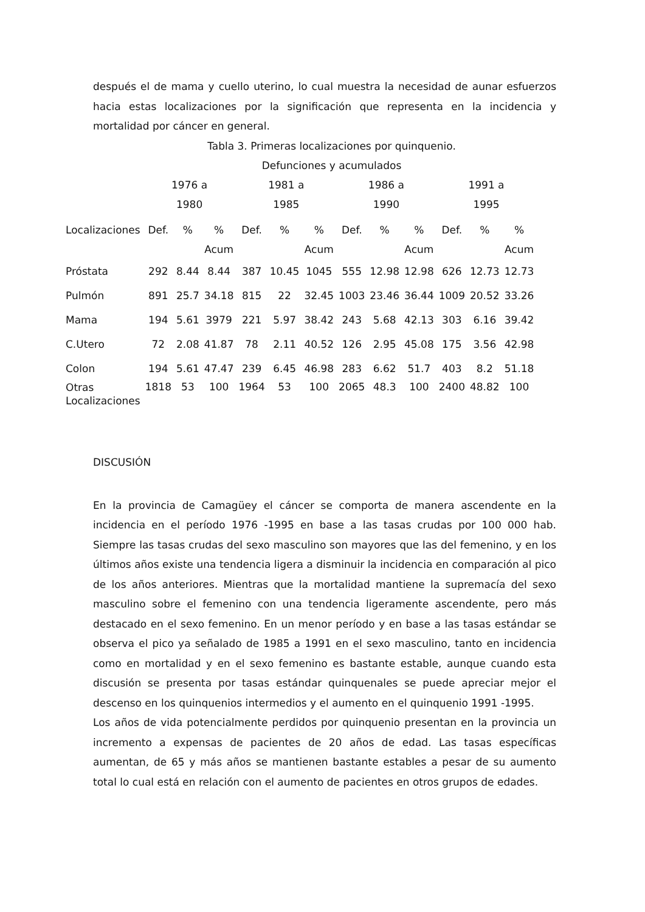después el de mama y cuello uterino, lo cual muestra la necesidad de aunar esfuerzos hacia estas localizaciones por la significación que representa en la incidencia y mortalidad por cáncer en general.
Tabla 3. Primeras localizaciones por quinquenio.
Defunciones y acumulados
| | 1976 a 1980 | | | 1981 a 1985 | | | 1986 a 1990 | | | 1991 a 1995 | | |
| --- | --- | --- | --- | --- | --- | --- | --- | --- | --- | --- | --- | --- |
| Localizaciones | Def. | % | % Acum | Def. | % | % Acum | Def. | % | % Acum | Def. | % | % Acum |
| Próstata | 292 | 8.44 | 8.44 | 387 | 10.45 | 1045 | 555 | 12.98 | 12.98 | 626 | 12.73 | 12.73 |
| Pulmón | 891 | 25.7 | 34.18 | 815 | 22 | 32.45 | 1003 | 23.46 | 36.44 | 1009 | 20.52 | 33.26 |
| Mama | 194 | 5.61 | 3979 | 221 | 5.97 | 38.42 | 243 | 5.68 | 42.13 | 303 | 6.16 | 39.42 |
| C.Utero | 72 | 2.08 | 41.87 | 78 | 2.11 | 40.52 | 126 | 2.95 | 45.08 | 175 | 3.56 | 42.98 |
| Colon | 194 | 5.61 | 47.47 | 239 | 6.45 | 46.98 | 283 | 6.62 | 51.7 | 403 | 8.2 | 51.18 |
| Otras Localizaciones | 1818 | 53 | 100 | 1964 | 53 | 100 | 2065 | 48.3 | 100 | 2400 | 48.82 | 100 |
DISCUSIÓN
En la provincia de Camagüey el cáncer se comporta de manera ascendente en la incidencia en el período 1976 -1995 en base a las tasas crudas por 100 000 hab. Siempre las tasas crudas del sexo masculino son mayores que las del femenino, y en los últimos años existe una tendencia ligera a disminuir la incidencia en comparación al pico de los años anteriores. Mientras que la mortalidad mantiene la supremacía del sexo masculino sobre el femenino con una tendencia ligeramente ascendente, pero más destacado en el sexo femenino. En un menor período y en base a las tasas estándar se observa el pico ya señalado de 1985 a 1991 en el sexo masculino, tanto en incidencia como en mortalidad y en el sexo femenino es bastante estable, aunque cuando esta discusión se presenta por tasas estándar quinquenales se puede apreciar mejor el descenso en los quinquenios intermedios y el aumento en el quinquenio 1991 -1995.
Los años de vida potencialmente perdidos por quinquenio presentan en la provincia un incremento a expensas de pacientes de 20 años de edad. Las tasas específicas aumentan, de 65 y más años se mantienen bastante estables a pesar de su aumento total lo cual está en relación con el aumento de pacientes en otros grupos de edades.